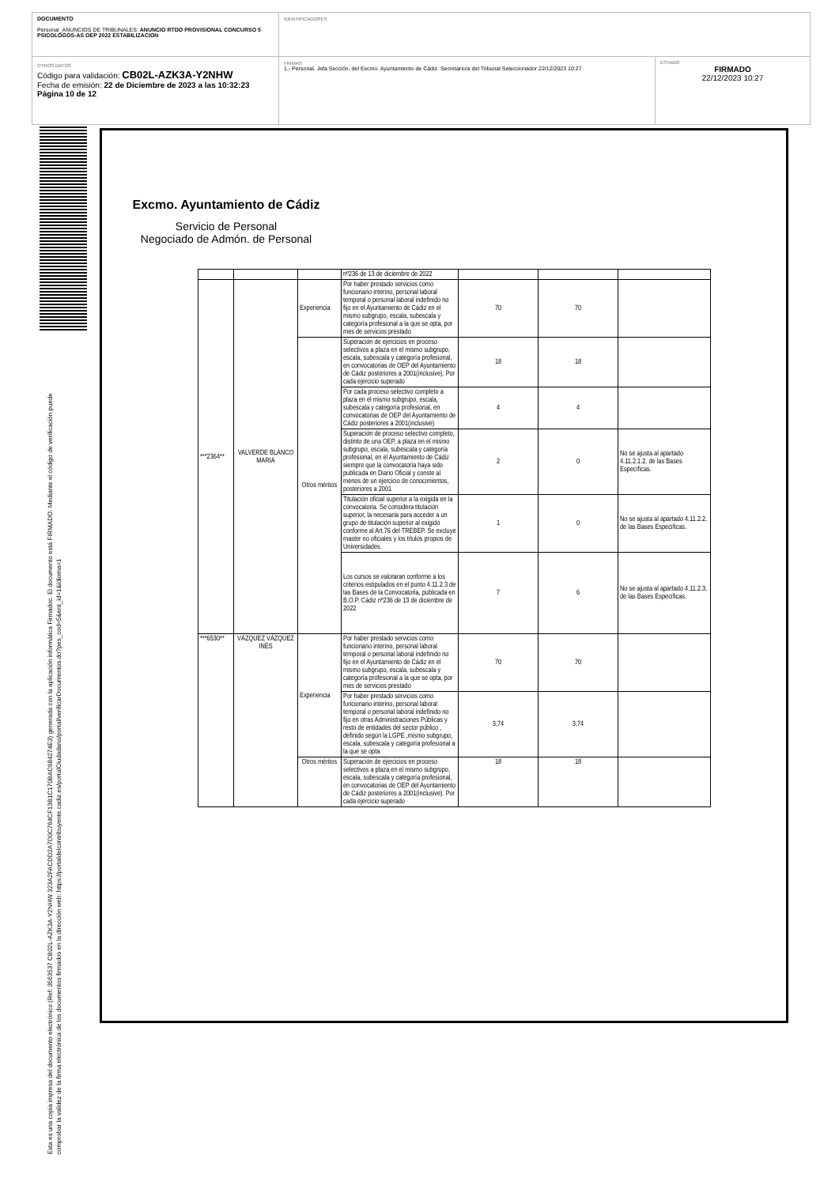DOCUMENTO
Personal_ANUNCIOS DE TRIBUNALES: ANUNCIO RTDO PROVISIONAL CONCURSO 5 PSICOLOGOS-AS OEP 2022 ESTABILIZACION
IDENTIFICADORES
OTROS DATOS
Código para validación: CB02L-AZK3A-Y2NHW
Fecha de emisión: 22 de Diciembre de 2023 a las 10:32:23
Página 10 de 12
FIRMAS
1.- Personal. Jefa Sección. del Excmo. Ayuntamiento de Cádiz. Secretario/a del Tribunal Seleccionador 22/12/2023 10:27
ESTADO
FIRMADO
22/12/2023 10:27
Esta es una copia impresa del documento electrónico (Ref: 3563537 CB02L-AZK3A-Y2NHW 323A2FACDD2A7D0C764CF13B1C170BAC684274E3) generada con la aplicación informática Firmadoc. El documento está FIRMADO. Mediante el código de verificación puede comprobar la validez de la firma electrónica de los documentos firmados en la dirección web: https://portaldelcontribuyente.cadiz.es/portalCiudadano/portal/verificarDocumentos.do?pes_cod=5&ent_id=1&idioma=1
Excmo. Ayuntamiento de Cádiz
Servicio de Personal
Negociado de Admón. de Personal
| | | | nº236 de 13 de diciembre de 2022 | | | |
| ***2364** | VALVERDE BLANCO MARIA | Experiencia | Por haber prestado servicios como funcionario interino, personal laboral temporal o personal laboral indefinido no fijo en el Ayuntamiento de Cádiz en el mismo subgrupo, escala, subescala y categoría profesional a la que se opta, por mes de servicios prestado | 70 | 70 | |
| | | Otros méritos | Superación de ejercicios en proceso selectivos a plaza en el mismo subgrupo, escala, subescala y categoría profesional, en convocatorias de OEP del Ayuntamiento de Cádiz posteriores a 2001(inclusive). Por cada ejercicio superado | 18 | 18 | |
| | | | Por cada proceso selectivo completo a plaza en el mismo subgrupo, escala, subescala y categoría profesional, en convocatorias de OEP del Ayuntamiento de Cádiz posteriores a 2001(inclusive) | 4 | 4 | |
| | | | Superación de proceso selectivo completo, distinto de una OEP, a plaza en el mismo subgrupo, escala, subescala y categoría profesional, en el Ayuntamiento de Cádiz siempre que la convocatoria haya sido publicada en Diario Oficial y conste al menos de un ejercicio de conocimientos, posteriores a 2001 | 2 | 0 | No se ajusta al apartado 4.11.2.1.2. de las Bases Específicas. |
| | | | Titulación oficial superior a la exigida en la convocatoria. Se considera titulación superior, la necesaria para acceder a un grupo de titulación superior al exigido conforme al Art.76 del TREBEP. Se excluye master no oficiales y los títulos propios de Universidades. | 1 | 0 | No se ajusta al apartado 4.11.2.2. de las Bases Específicas. |
| | | | Los cursos se valoraran conforme a los criterios estipulados en el punto 4.11.2.3 de las Bases de la Convocatoria, publicada en B.O.P. Cádiz nº236 de 13 de diciembre de 2022 | 7 | 6 | No se ajusta al apartado 4.11.2.3. de las Bases Específicas. |
| ***6530** | VÁZQUEZ VÁZQUEZ INÉS | Experiencia | Por haber prestado servicios como funcionario interino, personal laboral temporal o personal laboral indefinido no fijo en el Ayuntamiento de Cádiz en el mismo subgrupo, escala, subescala y categoría profesional a la que se opta, por mes de servicios prestado | 70 | 70 | |
| | | | Por haber prestado servicios como funcionario interino, personal laboral temporal o personal laboral indefinido no fijo en otras Administraciones Públicas y resto de entidades del sector público , definido según la LGPE ,mismo subgrupo, escala, subescala y categoría profesional a la que se opta | 3,74 | 3,74 | |
| | | Otros méritos | Superación de ejercicios en proceso selectivos a plaza en el mismo subgrupo, escala, subescala y categoría profesional, en convocatorias de OEP del Ayuntamiento de Cádiz posteriores a 2001(inclusive). Por cada ejercicio superado | 18 | 18 | |